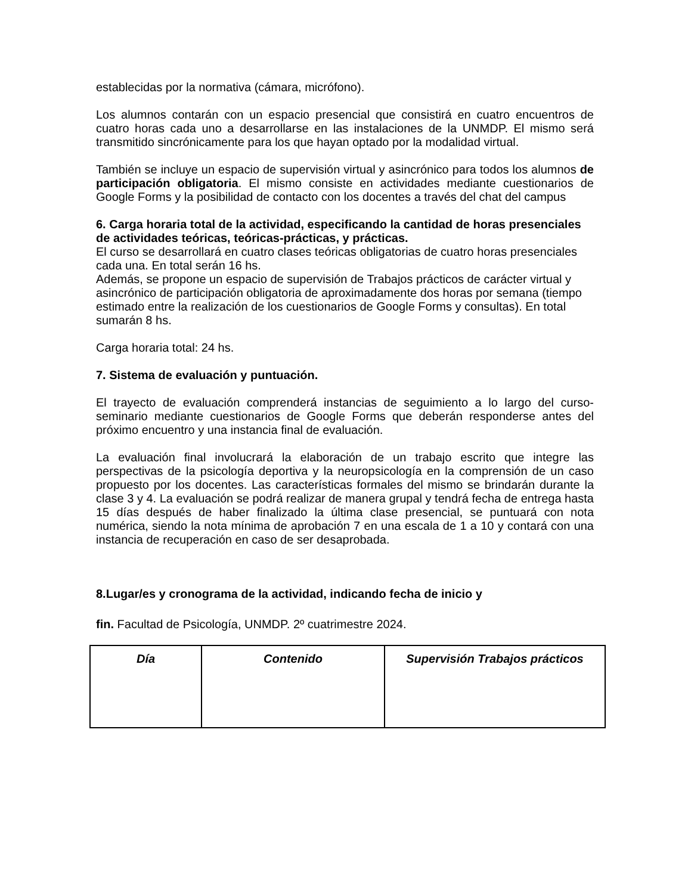establecidas por la normativa (cámara, micrófono).
Los alumnos contarán con un espacio presencial que consistirá en cuatro encuentros de cuatro horas cada uno a desarrollarse en las instalaciones de la UNMDP. El mismo será transmitido sincrónicamente para los que hayan optado por la modalidad virtual.
También se incluye un espacio de supervisión virtual y asincrónico para todos los alumnos de participación obligatoria. El mismo consiste en actividades mediante cuestionarios de Google Forms y la posibilidad de contacto con los docentes a través del chat del campus
6. Carga horaria total de la actividad, especificando la cantidad de horas presenciales de actividades teóricas, teóricas-prácticas, y prácticas.
El curso se desarrollará en cuatro clases teóricas obligatorias de cuatro horas presenciales cada una. En total serán 16 hs.
Además, se propone un espacio de supervisión de Trabajos prácticos de carácter virtual y asincrónico de participación obligatoria de aproximadamente dos horas por semana (tiempo estimado entre la realización de los cuestionarios de Google Forms y consultas). En total sumarán 8 hs.
Carga horaria total: 24 hs.
7. Sistema de evaluación y puntuación.
El trayecto de evaluación comprenderá instancias de seguimiento a lo largo del curso-seminario mediante cuestionarios de Google Forms que deberán responderse antes del próximo encuentro y una instancia final de evaluación.
La evaluación final involucrará la elaboración de un trabajo escrito que integre las perspectivas de la psicología deportiva y la neuropsicología en la comprensión de un caso propuesto por los docentes. Las características formales del mismo se brindarán durante la clase 3 y 4. La evaluación se podrá realizar de manera grupal y tendrá fecha de entrega hasta 15 días después de haber finalizado la última clase presencial, se puntuará con nota numérica, siendo la nota mínima de aprobación 7 en una escala de 1 a 10 y contará con una instancia de recuperación en caso de ser desaprobada.
8.Lugar/es y cronograma de la actividad, indicando fecha de inicio y
fin. Facultad de Psicología, UNMDP. 2º cuatrimestre 2024.
| Día | Contenido | Supervisión Trabajos prácticos |
| --- | --- | --- |